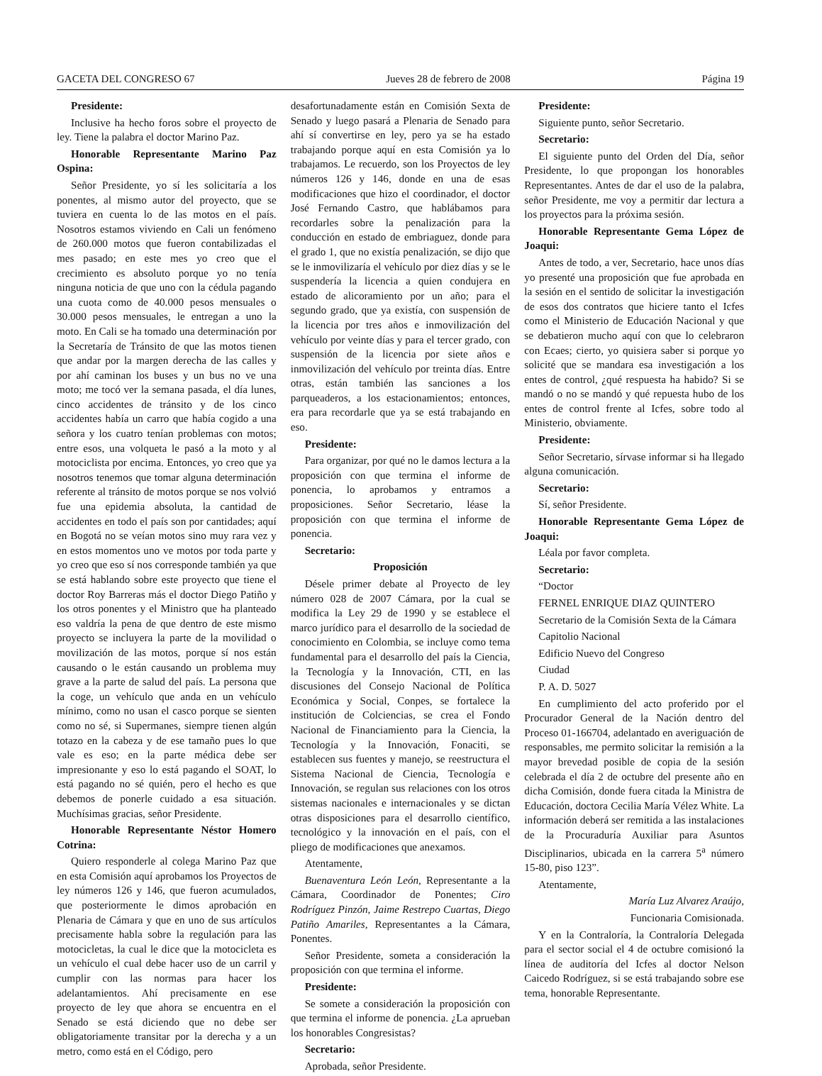GACETA DEL CONGRESO 67 Jueves 28 de febrero de 2008 Página 19
Presidente:
Inclusive ha hecho foros sobre el proyecto de ley. Tiene la palabra el doctor Marino Paz.
Honorable Representante Marino Paz Ospina:
Señor Presidente, yo sí les solicitaría a los ponentes, al mismo autor del proyecto, que se tuviera en cuenta lo de las motos en el país. Nosotros estamos viviendo en Cali un fenómeno de 260.000 motos que fueron contabilizadas el mes pasado; en este mes yo creo que el crecimiento es absoluto porque yo no tenía ninguna noticia de que uno con la cédula pagando una cuota como de 40.000 pesos mensuales o 30.000 pesos mensuales, le entregan a uno la moto. En Cali se ha tomado una determinación por la Secretaría de Tránsito de que las motos tienen que andar por la margen derecha de las calles y por ahí caminan los buses y un bus no ve una moto; me tocó ver la semana pasada, el día lunes, cinco accidentes de tránsito y de los cinco accidentes había un carro que había cogido a una señora y los cuatro tenían problemas con motos; entre esos, una volqueta le pasó a la moto y al motociclista por encima. Entonces, yo creo que ya nosotros tenemos que tomar alguna determinación referente al tránsito de motos porque se nos volvió fue una epidemia absoluta, la cantidad de accidentes en todo el país son por cantidades; aquí en Bogotá no se veían motos sino muy rara vez y en estos momentos uno ve motos por toda parte y yo creo que eso sí nos corresponde también ya que se está hablando sobre este proyecto que tiene el doctor Roy Barreras más el doctor Diego Patiño y los otros ponentes y el Ministro que ha planteado eso valdría la pena de que dentro de este mismo proyecto se incluyera la parte de la movilidad o movilización de las motos, porque sí nos están causando o le están causando un problema muy grave a la parte de salud del país. La persona que la coge, un vehículo que anda en un vehículo mínimo, como no usan el casco porque se sienten como no sé, si Supermanes, siempre tienen algún totazo en la cabeza y de ese tamaño pues lo que vale es eso; en la parte médica debe ser impresionante y eso lo está pagando el SOAT, lo está pagando no sé quién, pero el hecho es que debemos de ponerle cuidado a esa situación. Muchísimas gracias, señor Presidente.
Honorable Representante Néstor Homero Cotrina:
Quiero responderle al colega Marino Paz que en esta Comisión aquí aprobamos los Proyectos de ley números 126 y 146, que fueron acumulados, que posteriormente le dimos aprobación en Plenaria de Cámara y que en uno de sus artículos precisamente habla sobre la regulación para las motocicletas, la cual le dice que la motocicleta es un vehículo el cual debe hacer uso de un carril y cumplir con las normas para hacer los adelantamientos. Ahí precisamente en ese proyecto de ley que ahora se encuentra en el Senado se está diciendo que no debe ser obligatoriamente transitar por la derecha y a un metro, como está en el Código, pero
desafortunadamente están en Comisión Sexta de Senado y luego pasará a Plenaria de Senado para ahí sí convertirse en ley, pero ya se ha estado trabajando porque aquí en esta Comisión ya lo trabajamos. Le recuerdo, son los Proyectos de ley números 126 y 146, donde en una de esas modificaciones que hizo el coordinador, el doctor José Fernando Castro, que hablábamos para recordarles sobre la penalización para la conducción en estado de embriaguez, donde para el grado 1, que no existía penalización, se dijo que se le inmovilizaría el vehículo por diez días y se le suspendería la licencia a quien condujera en estado de alicoramiento por un año; para el segundo grado, que ya existía, con suspensión de la licencia por tres años e inmovilización del vehículo por veinte días y para el tercer grado, con suspensión de la licencia por siete años e inmovilización del vehículo por treinta días. Entre otras, están también las sanciones a los parqueaderos, a los estacionamientos; entonces, era para recordarle que ya se está trabajando en eso.
Presidente:
Para organizar, por qué no le damos lectura a la proposición con que termina el informe de ponencia, lo aprobamos y entramos a proposiciones. Señor Secretario, léase la proposición con que termina el informe de ponencia.
Secretario:
Proposición
Désele primer debate al Proyecto de ley número 028 de 2007 Cámara, por la cual se modifica la Ley 29 de 1990 y se establece el marco jurídico para el desarrollo de la sociedad de conocimiento en Colombia, se incluye como tema fundamental para el desarrollo del país la Ciencia, la Tecnología y la Innovación, CTI, en las discusiones del Consejo Nacional de Política Económica y Social, Conpes, se fortalece la institución de Colciencias, se crea el Fondo Nacional de Financiamiento para la Ciencia, la Tecnología y la Innovación, Fonaciti, se establecen sus fuentes y manejo, se reestructura el Sistema Nacional de Ciencia, Tecnología e Innovación, se regulan sus relaciones con los otros sistemas nacionales e internacionales y se dictan otras disposiciones para el desarrollo científico, tecnológico y la innovación en el país, con el pliego de modificaciones que anexamos.
Atentamente,
Buenaventura León León, Representante a la Cámara, Coordinador de Ponentes; Ciro Rodríguez Pinzón, Jaime Restrepo Cuartas, Diego Patiño Amariles, Representantes a la Cámara, Ponentes.
Señor Presidente, someta a consideración la proposición con que termina el informe.
Presidente:
Se somete a consideración la proposición con que termina el informe de ponencia. ¿La aprueban los honorables Congresistas?
Secretario:
Aprobada, señor Presidente.
Presidente:
Siguiente punto, señor Secretario.
Secretario:
El siguiente punto del Orden del Día, señor Presidente, lo que propongan los honorables Representantes. Antes de dar el uso de la palabra, señor Presidente, me voy a permitir dar lectura a los proyectos para la próxima sesión.
Honorable Representante Gema López de Joaqui:
Antes de todo, a ver, Secretario, hace unos días yo presenté una proposición que fue aprobada en la sesión en el sentido de solicitar la investigación de esos dos contratos que hiciere tanto el Icfes como el Ministerio de Educación Nacional y que se debatieron mucho aquí con que lo celebraron con Ecaes; cierto, yo quisiera saber si porque yo solicité que se mandara esa investigación a los entes de control, ¿qué respuesta ha habido? Si se mandó o no se mandó y qué repuesta hubo de los entes de control frente al Icfes, sobre todo al Ministerio, obviamente.
Presidente:
Señor Secretario, sírvase informar si ha llegado alguna comunicación.
Secretario:
Sí, señor Presidente.
Honorable Representante Gema López de Joaqui:
Léala por favor completa.
Secretario:
“Doctor
FERNEL ENRIQUE DIAZ QUINTERO
Secretario de la Comisión Sexta de la Cámara
Capitolio Nacional
Edificio Nuevo del Congreso
Ciudad
P. A. D. 5027
En cumplimiento del acto proferido por el Procurador General de la Nación dentro del Proceso 01-166704, adelantado en averiguación de responsables, me permito solicitar la remisión a la mayor brevedad posible de copia de la sesión celebrada el día 2 de octubre del presente año en dicha Comisión, donde fuera citada la Ministra de Educación, doctora Cecilia María Vélez White. La información deberá ser remitida a las instalaciones de la Procuraduría Auxiliar para Asuntos Disciplinarios, ubicada en la carrera 5<sup>a</sup> número 15-80, piso 123”.
Atentamente,
María Luz Alvarez Araújo,
Funcionaria Comisionada.
Y en la Contraloría, la Contraloría Delegada para el sector social el 4 de octubre comisionó la línea de auditoría del Icfes al doctor Nelson Caicedo Rodríguez, si se está trabajando sobre ese tema, honorable Representante.